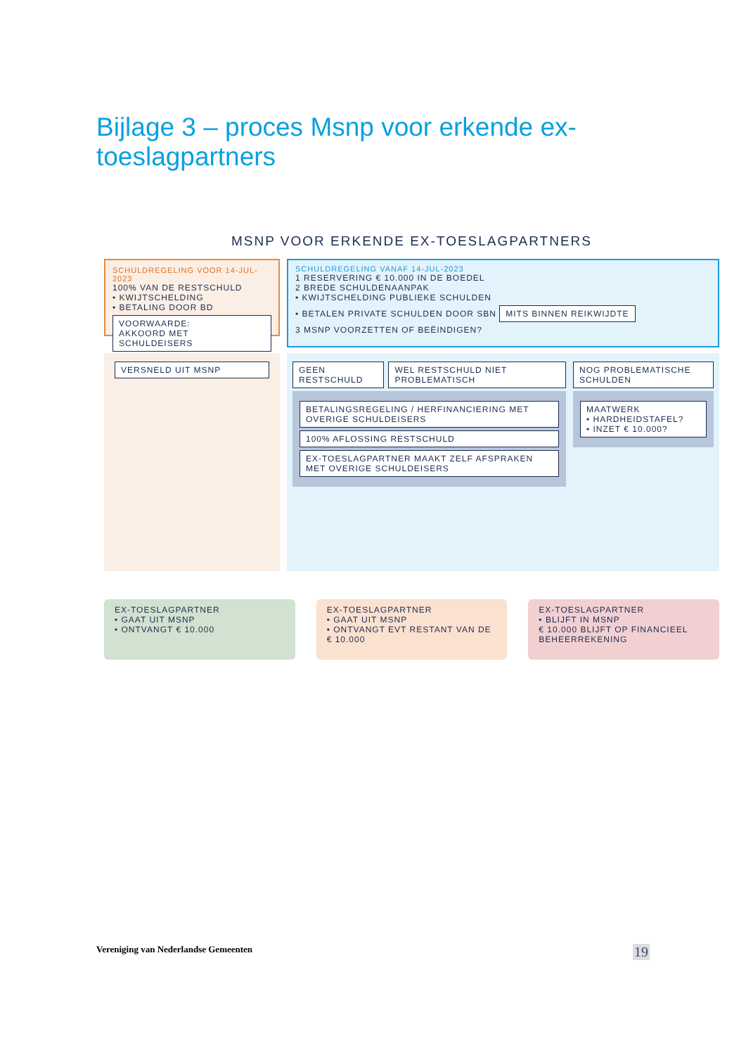Bijlage 3 – proces Msnp voor erkende ex-toeslagpartners
MSNP VOOR ERKENDE EX-TOESLAGPARTNERS
SCHULDREGELING VOOR 14-JUL-2023
100% VAN DE RESTSCHULD
• KWIJTSCHELDING
• BETALING DOOR BD
VOORWAARDE:
AKKOORD MET SCHULDEISERS
SCHULDREGELING VANAF 14-JUL-2023
1 RESERVERING € 10.000 IN DE BOEDEL
2 BREDE SCHULDENAANPAK
• KWIJTSCHELDING PUBLIEKE SCHULDEN
• BETALEN PRIVATE SCHULDEN DOOR SBN MITS BINNEN REIKWIJDTE
3 MSNP VOORZETTEN OF BEËINDIGEN?
VERSNELD UIT MSNP GEEN RESTSCHULD WEL RESTSCHULD NIET PROBLEMATISCH
BETALINGSREGELING / HERFINANCIERING MET OVERIGE SCHULDEISERS
100% AFLOSSING RESTSCHULD
EX-TOESLAGPARTNER MAAKT ZELF AFSPRAKEN MET OVERIGE SCHULDEISERS
NOG PROBLEMATISCHE SCHULDEN
MAATWERK
• HARDHEIDSTAFEL?
• INZET € 10.000?
EX-TOESLAGPARTNER
• GAAT UIT MSNP
• ONTVANGT € 10.000
EX-TOESLAGPARTNER
• GAAT UIT MSNP
• ONTVANGT EVT RESTANT VAN DE € 10.000
EX-TOESLAGPARTNER
• BLIJFT IN MSNP
€ 10.000 BLIJFT OP FINANCIEEL BEHEERREKENING
Vereniging van Nederlandse Gemeenten 19